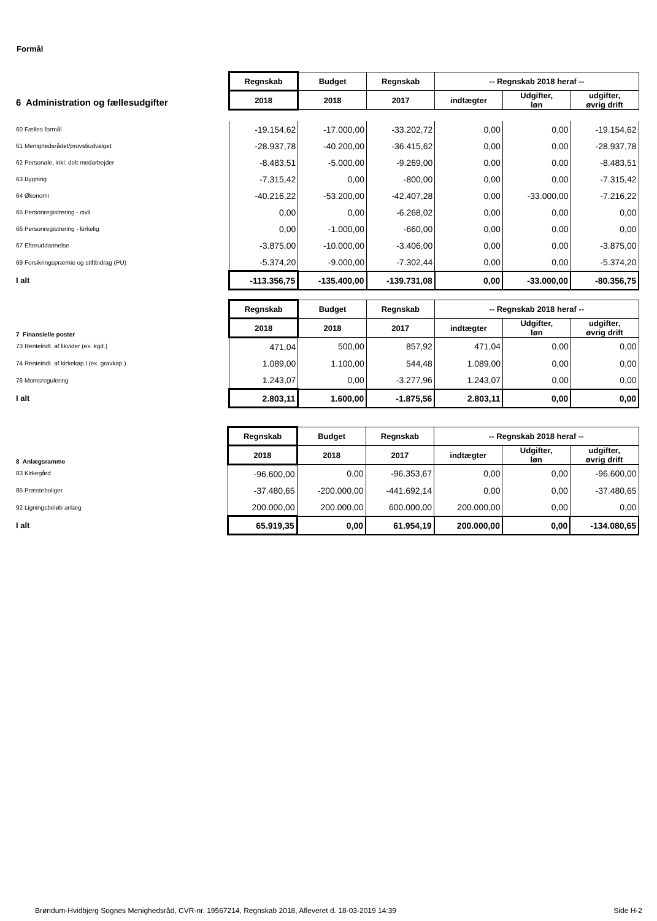Formål
| | Regnskab | Budget | Regnskab | -- Regnskab 2018 heraf -- | | | |
| | | 2018 | 2018 | 2017 | indtægter | Udgifter, løn | udgifter, øvrig drift |
| 6 Administration og fællesudgifter | | | | | | | |
| 60 Fælles formål | -19.154,62 | -17.000,00 | -33.202,72 | 0,00 | 0,00 | -19.154,62 | |
| 61 Menighedsrådet/provstiudvalget | -28.937,78 | -40.200,00 | -36.415,62 | 0,00 | 0,00 | -28.937,78 | |
| 62 Personale, inkl. delt medarbejder | -8.483,51 | -5.000,00 | -9.269,00 | 0,00 | 0,00 | -8.483,51 | |
| 63 Bygning | -7.315,42 | 0,00 | -800,00 | 0,00 | 0,00 | -7.315,42 | |
| 64 Økonomi | -40.216,22 | -53.200,00 | -42.407,28 | 0,00 | -33.000,00 | -7.216,22 | |
| 65 Personregistrering - civil | 0,00 | 0,00 | -6.268,02 | 0,00 | 0,00 | 0,00 | |
| 66 Personregistrering - kirkelig | 0,00 | -1.000,00 | -660,00 | 0,00 | 0,00 | 0,00 | |
| 67 Efteruddannelse | -3.875,00 | -10.000,00 | -3.406,00 | 0,00 | 0,00 | -3.875,00 | |
| 69 Forsikringspræmie og stiftbidrag (PU) | -5.374,20 | -9.000,00 | -7.302,44 | 0,00 | 0,00 | -5.374,20 | |
| I alt | -113.356,75 | -135.400,00 | -139.731,08 | 0,00 | -33.000,00 | -80.356,75 | |
| | Regnskab | Budget | Regnskab | -- Regnskab 2018 heraf -- | | |
| 7 Finansielle poster | 2018 | 2018 | 2017 | indtægter | Udgifter, løn | udgifter, øvrig drift |
| 73 Renteindt. af likvider (ex. kgd.) | 471,04 | 500,00 | 857,92 | 471,04 | 0,00 | 0,00 |
| 74 Renteindt. af kirkekap.l (ex. gravkap.) | 1.089,00 | 1.100,00 | 544,48 | 1.089,00 | 0,00 | 0,00 |
| 76 Momsregulering | 1.243,07 | 0,00 | -3.277,96 | 1.243,07 | 0,00 | 0,00 |
| I alt | 2.803,11 | 1.600,00 | -1.875,56 | 2.803,11 | 0,00 | 0,00 |
| | Regnskab | Budget | Regnskab | -- Regnskab 2018 heraf -- | | |
| 8 Anlægsramme | 2018 | 2018 | 2017 | indtægter | Udgifter, løn | udgifter, øvrig drift |
| 83 Kirkegård | -96.600,00 | 0,00 | -96.353,67 | 0,00 | 0,00 | -96.600,00 |
| 85 Præsteboliger | -37.480,65 | -200.000,00 | -441.692,14 | 0,00 | 0,00 | -37.480,65 |
| 92 Ligningsbeløb anlæg | 200.000,00 | 200.000,00 | 600.000,00 | 200.000,00 | 0,00 | 0,00 |
| I alt | 65.919,35 | 0,00 | 61.954,19 | 200.000,00 | 0,00 | -134.080,65 |
Brøndum-Hvidbjerg Sognes Menighedsråd, CVR-nr. 19567214, Regnskab 2018, Afleveret d. 18-03-2019 14:39 Side H-2